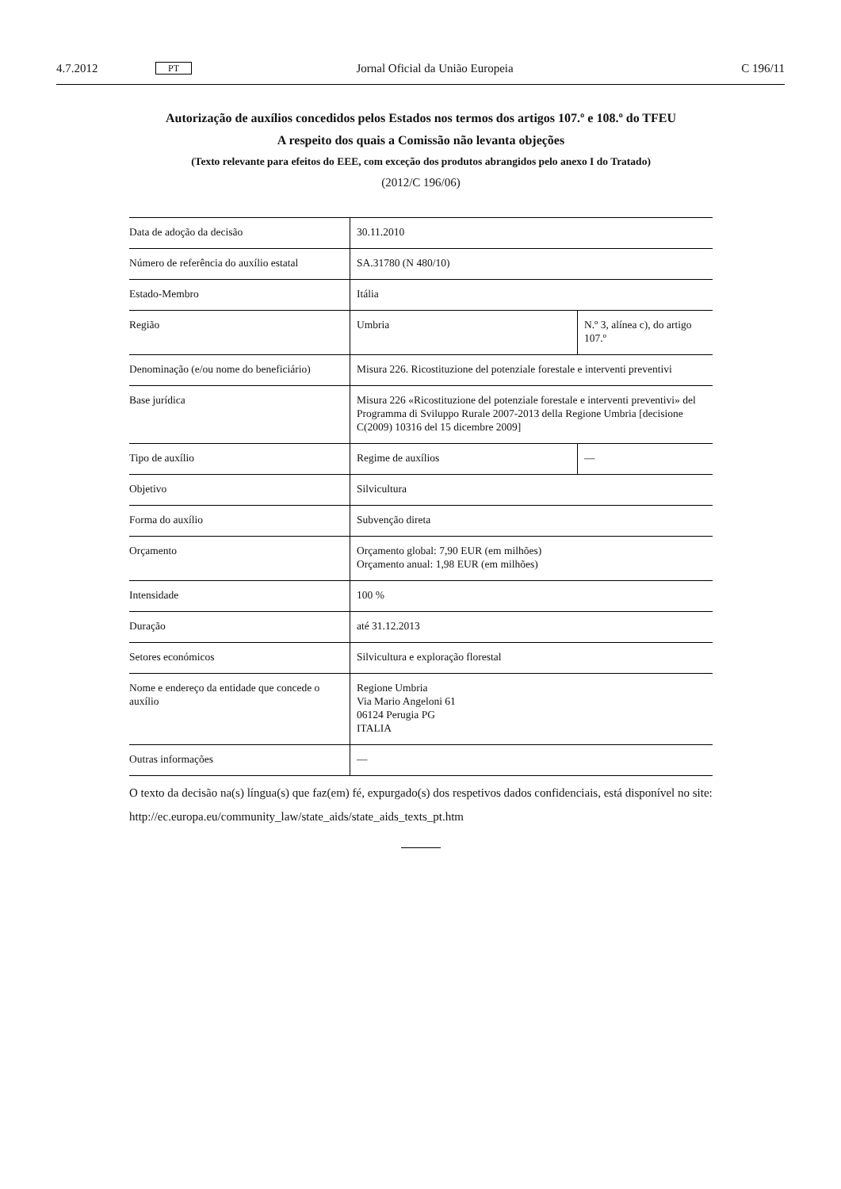4.7.2012 PT Jornal Oficial da União Europeia C 196/11
Autorização de auxílios concedidos pelos Estados nos termos dos artigos 107.º e 108.º do TFEU
A respeito dos quais a Comissão não levanta objeções
(Texto relevante para efeitos do EEE, com exceção dos produtos abrangidos pelo anexo I do Tratado)
(2012/C 196/06)
| Data de adoção da decisão | 30.11.2010 | |
| Número de referência do auxílio estatal | SA.31780 (N 480/10) | |
| Estado-Membro | Itália | |
| Região | Umbria | N.º 3, alínea c), do artigo 107.º |
| Denominação (e/ou nome do beneficiário) | Misura 226. Ricostituzione del potenziale forestale e interventi preventivi | |
| Base jurídica | Misura 226 «Ricostituzione del potenziale forestale e interventi preventivi» del Programma di Sviluppo Rurale 2007-2013 della Regione Umbria [decisione C(2009) 10316 del 15 dicembre 2009] | |
| Tipo de auxílio | Regime de auxílios | — |
| Objetivo | Silvicultura | |
| Forma do auxílio | Subvenção direta | |
| Orçamento | Orçamento global: 7,90 EUR (em milhões) Orçamento anual: 1,98 EUR (em milhões) | |
| Intensidade | 100 % | |
| Duração | até 31.12.2013 | |
| Setores económicos | Silvicultura e exploração florestal | |
| Nome e endereço da entidade que concede o auxílio | Regione Umbria Via Mario Angeloni 61 06124 Perugia PG ITALIA | |
| Outras informações | — | |
O texto da decisão na(s) língua(s) que faz(em) fé, expurgado(s) dos respetivos dados confidenciais, está disponível no site:
http://ec.europa.eu/community_law/state_aids/state_aids_texts_pt.htm